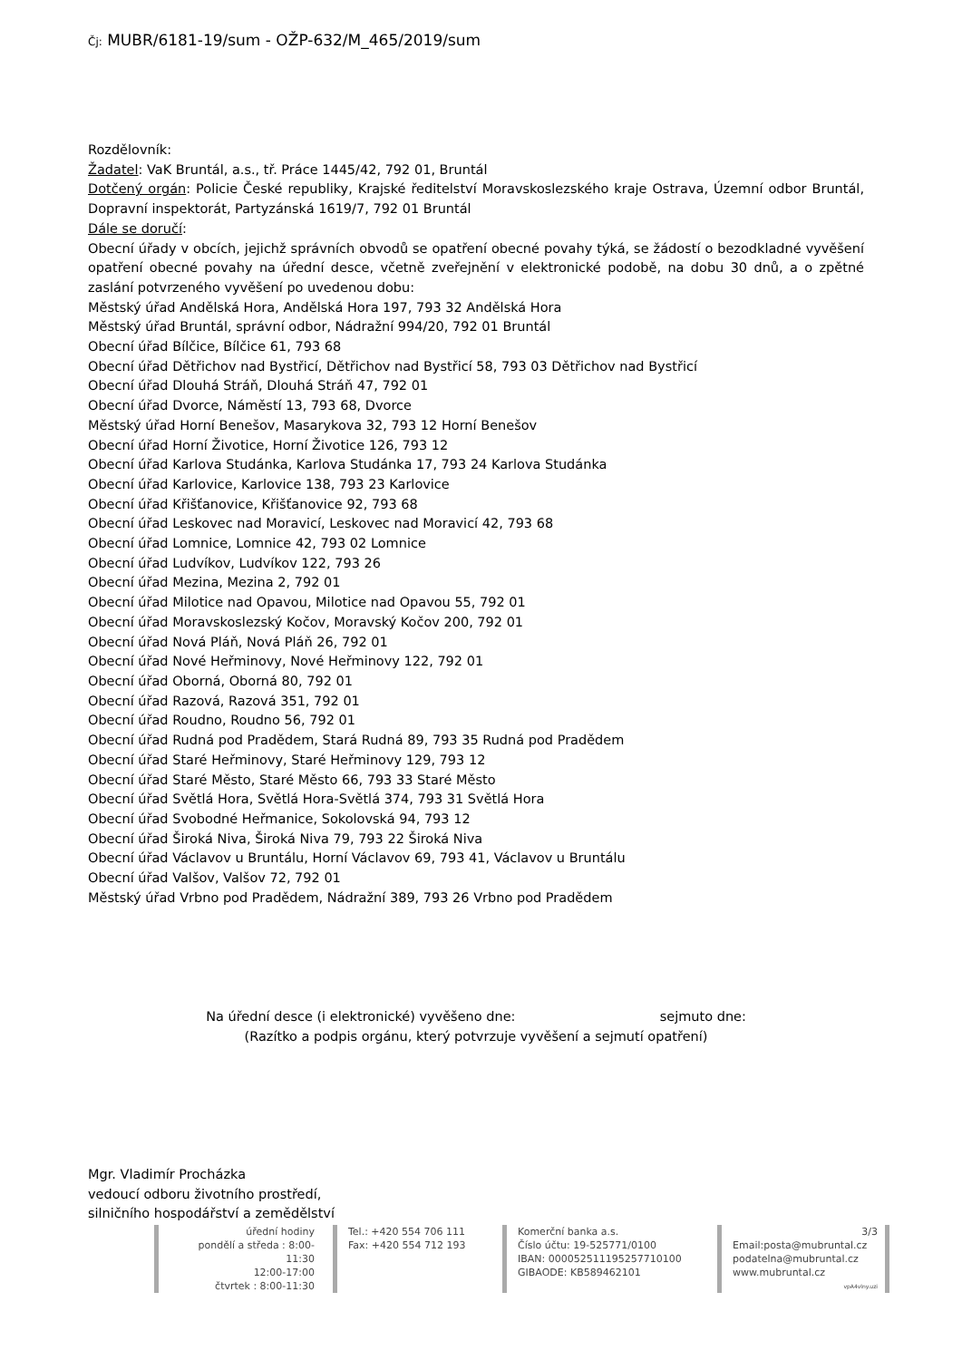Čj: MUBR/6181-19/sum - OŽP-632/M_465/2019/sum
Rozdělovník:
Žadatel: VaK Bruntál, a.s., tř. Práce 1445/42, 792 01, Bruntál
Dotčený orgán: Policie České republiky, Krajské ředitelství Moravskoslezského kraje Ostrava, Územní odbor Bruntál, Dopravní inspektorát, Partyzánská 1619/7, 792 01 Bruntál
Dále se doručí:
Obecní úřady v obcích, jejichž správních obvodů se opatření obecné povahy týká, se žádostí o bezodkladné vyvěšení opatření obecné povahy na úřední desce, včetně zveřejnění v elektronické podobě, na dobu 30 dnů, a o zpětné zaslání potvrzeného vyvěšení po uvedenou dobu:
Městský úřad Andělská Hora, Andělská Hora 197, 793 32 Andělská Hora
Městský úřad Bruntál, správní odbor, Nádražní 994/20, 792 01 Bruntál
Obecní úřad Bílčice, Bílčice 61, 793 68
Obecní úřad Dětřichov nad Bystřicí, Dětřichov nad Bystřicí 58, 793 03 Dětřichov nad Bystřicí
Obecní úřad Dlouhá Stráň, Dlouhá Stráň 47, 792 01
Obecní úřad Dvorce, Náměstí 13, 793 68, Dvorce
Městský úřad Horní Benešov, Masarykova 32, 793 12 Horní Benešov
Obecní úřad Horní Životice, Horní Životice 126, 793 12
Obecní úřad Karlova Studánka, Karlova Studánka 17, 793 24 Karlova Studánka
Obecní úřad Karlovice, Karlovice 138, 793 23 Karlovice
Obecní úřad Křišťanovice, Křišťanovice 92, 793 68
Obecní úřad Leskovec nad Moravicí, Leskovec nad Moravicí 42, 793 68
Obecní úřad Lomnice, Lomnice 42, 793 02 Lomnice
Obecní úřad Ludvíkov, Ludvíkov 122, 793 26
Obecní úřad Mezina, Mezina 2, 792 01
Obecní úřad Milotice nad Opavou, Milotice nad Opavou 55, 792 01
Obecní úřad Moravskoslezský Kočov, Moravský Kočov 200, 792 01
Obecní úřad Nová Pláň, Nová Pláň 26, 792 01
Obecní úřad Nové Heřminovy, Nové Heřminovy 122, 792 01
Obecní úřad Oborná, Oborná 80, 792 01
Obecní úřad Razová, Razová 351, 792 01
Obecní úřad Roudno, Roudno 56, 792 01
Obecní úřad Rudná pod Pradědem, Stará Rudná 89, 793 35 Rudná pod Pradědem
Obecní úřad Staré Heřminovy, Staré Heřminovy 129, 793 12
Obecní úřad Staré Město, Staré Město 66, 793 33 Staré Město
Obecní úřad Světlá Hora, Světlá Hora-Světlá 374, 793 31 Světlá Hora
Obecní úřad Svobodné Heřmanice, Sokolovská 94, 793 12
Obecní úřad Široká Niva, Široká Niva 79, 793 22 Široká Niva
Obecní úřad Václavov u Bruntálu, Horní Václavov 69, 793 41, Václavov u Bruntálu
Obecní úřad Valšov, Valšov 72, 792 01
Městský úřad Vrbno pod Pradědem, Nádražní 389, 793 26 Vrbno pod Pradědem
Na úřední desce (i elektronické) vyvěšeno dne: sejmuto dne:
(Razítko a podpis orgánu, který potvrzuje vyvěšení a sejmutí opatření)
Mgr. Vladimír Procházka
vedoucí odboru životního prostředí,
silničního hospodářství a zemědělství
úřední hodiny
pondělí a středa : 8:00-11:30
12:00-17:00
čtvrtek : 8:00-11:30
Tel.: +420 554 706 111
Fax: +420 554 712 193
Komerční banka a.s.
Číslo účtu: 19-525771/0100
IBAN: 000052511195257710100
GIBAODE: KB589462101
3/3
Email:posta@mubruntal.cz
podatelna@mubruntal.cz
www.mubruntal.cz
vpA4vlny.uzi